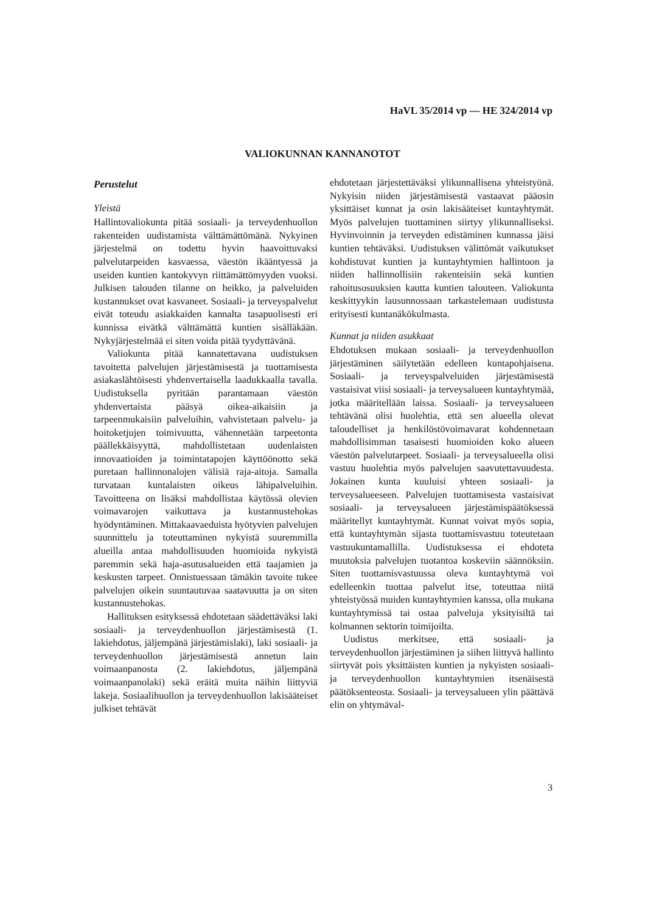HaVL 35/2014 vp — HE 324/2014 vp
VALIOKUNNAN KANNANOTOT
Perustelut
Yleistä
Hallintovaliokunta pitää sosiaali- ja terveydenhuollon rakenteiden uudistamista välttämättömänä. Nykyinen järjestelmä on todettu hyvin haavoittuvaksi palvelutarpeiden kasvaessa, väestön ikääntyessä ja useiden kuntien kantokyvyn riittämättömyyden vuoksi. Julkisen talouden tilanne on heikko, ja palveluiden kustannukset ovat kasvaneet. Sosiaali- ja terveyspalvelut eivät toteudu asiakkaiden kannalta tasapuolisesti eri kunnissa eivätkä välttämättä kuntien sisälläkään. Nykyjärjestelmää ei siten voida pitää tyydyttävänä.
Valiokunta pitää kannatettavana uudistuksen tavoitetta palvelujen järjestämisestä ja tuottamisesta asiakaslähtöisesti yhdenvertaisella laadukkaalla tavalla. Uudistuksella pyritään parantamaan väestön yhdenvertaista pääsyä oikea-aikaisiin ja tarpeenmukaisiin palveluihin, vahvistetaan palvelu- ja hoitoketjujen toimivuutta, vähennetään tarpeetonta päällekkäisyyttä, mahdollistetaan uudenlaisten innovaatioiden ja toimintatapojen käyttöönotto sekä puretaan hallinnonalojen välisiä raja-aitoja. Samalla turvataan kuntalaisten oikeus lähipalveluihin. Tavoitteena on lisäksi mahdollistaa käytössä olevien voimavarojen vaikuttava ja kustannustehokas hyödyntäminen. Mittakaavaeduista hyötyvien palvelujen suunnittelu ja toteuttaminen nykyistä suuremmilla alueilla antaa mahdollisuuden huomioida nykyistä paremmin sekä haja-asutusalueiden että taajamien ja keskusten tarpeet. Onnistuessaan tämäkin tavoite tukee palvelujen oikein suuntautuvaa saatavuutta ja on siten kustannustehokas.
Hallituksen esityksessä ehdotetaan säädettäväksi laki sosiaali- ja terveydenhuollon järjestämisestä (1. lakiehdotus, jäljempänä järjestämislaki), laki sosiaali- ja terveydenhuollon järjestämisestä annetun lain voimaanpanosta (2. lakiehdotus, jäljempänä voimaanpanolaki) sekä eräitä muita näihin liittyviä lakeja. Sosiaalihuollon ja terveydenhuollon lakisääteiset julkiset tehtävät
ehdotetaan järjestettäväksi ylikunnallisena yhteistyönä. Nykyisin niiden järjestämisestä vastaavat pääosin yksittäiset kunnat ja osin lakisääteiset kuntayhtymät. Myös palvelujen tuottaminen siirtyy ylikunnalliseksi. Hyvinvoinnin ja terveyden edistäminen kunnassa jäisi kuntien tehtäväksi. Uudistuksen välittömät vaikutukset kohdistuvat kuntien ja kuntayhtymien hallintoon ja niiden hallinnollisiin rakenteisiin sekä kuntien rahoitusosuuksien kautta kuntien talouteen. Valiokunta keskittyykin lausunnossaan tarkastelemaan uudistusta erityisesti kuntanäkökulmasta.
Kunnat ja niiden asukkaat
Ehdotuksen mukaan sosiaali- ja terveydenhuollon järjestäminen säilytetään edelleen kuntapohjaisena. Sosiaali- ja terveyspalveluiden järjestämisestä vastaisivat viisi sosiaali- ja terveysalueen kuntayhtymää, jotka määritellään laissa. Sosiaali- ja terveysalueen tehtävänä olisi huolehtia, että sen alueella olevat taloudelliset ja henkilöstövoimavarat kohdennetaan mahdollisimman tasaisesti huomioiden koko alueen väestön palvelutarpeet. Sosiaali- ja terveysalueella olisi vastuu huolehtia myös palvelujen saavutettavuudesta. Jokainen kunta kuuluisi yhteen sosiaali- ja terveysalueeseen. Palvelujen tuottamisesta vastaisivat sosiaali- ja terveysalueen järjestämispäätöksessä määritellyt kuntayhtymät. Kunnat voivat myös sopia, että kuntayhtymän sijasta tuottamisvastuu toteutetaan vastuukuntamallilla. Uudistuksessa ei ehdoteta muutoksia palvelujen tuotantoa koskeviin säännöksiin. Siten tuottamisvastuussa oleva kuntayhtymä voi edelleenkin tuottaa palvelut itse, toteuttaa niitä yhteistyössä muiden kuntayhtymien kanssa, olla mukana kuntayhtymissä tai ostaa palveluja yksityisiltä tai kolmannen sektorin toimijoilta.
Uudistus merkitsee, että sosiaali- ja terveydenhuollon järjestäminen ja siihen liittyvä hallinto siirtyvät pois yksittäisten kuntien ja nykyisten sosiaali- ja terveydenhuollon kuntayhtymien itsenäisestä päätöksenteosta. Sosiaali- ja terveysalueen ylin päättävä elin on yhtymäval-
3